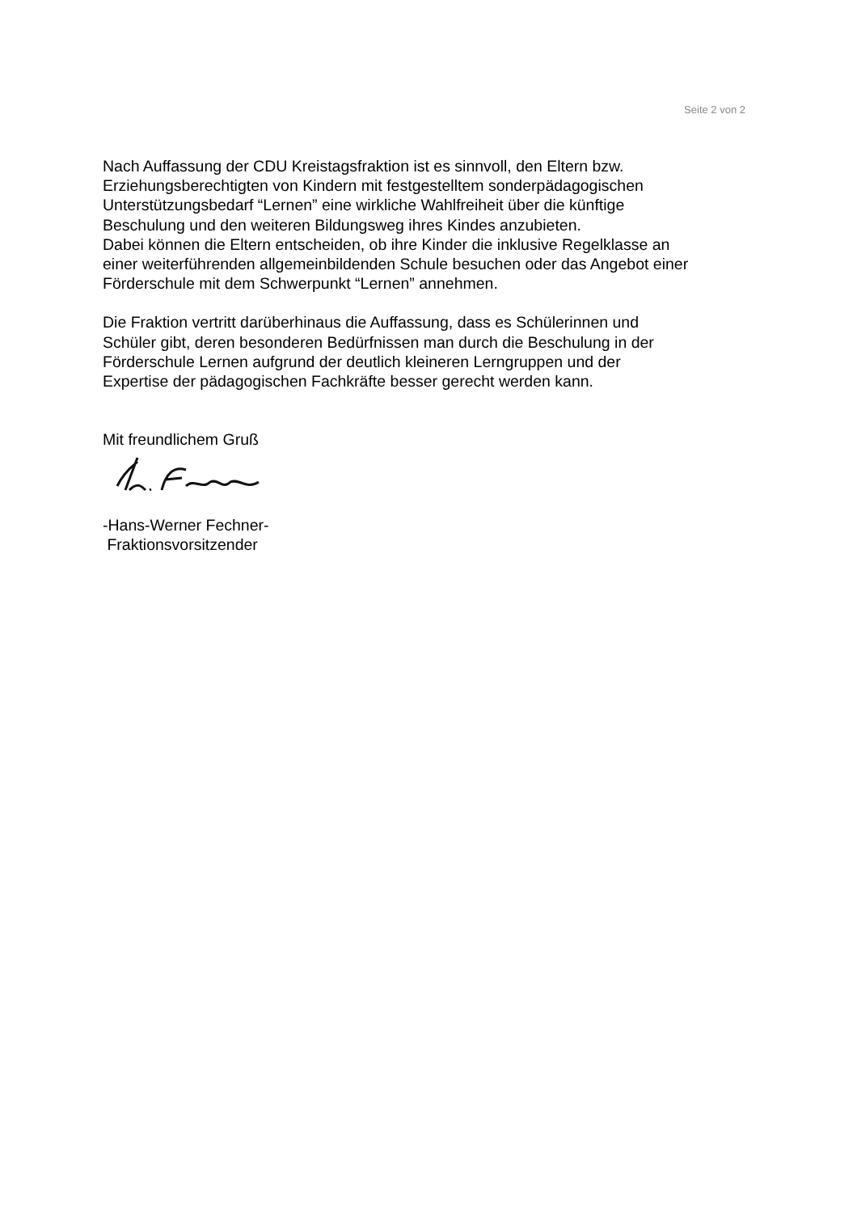Seite 2 von 2
Nach Auffassung der CDU Kreistagsfraktion ist es sinnvoll, den Eltern bzw.
Erziehungsberechtigten von Kindern mit festgestelltem sonderpädagogischen
Unterstützungsbedarf “Lernen” eine wirkliche Wahlfreiheit über die künftige
Beschulung und den weiteren Bildungsweg ihres Kindes anzubieten.
Dabei können die Eltern entscheiden, ob ihre Kinder die inklusive Regelklasse an
einer weiterführenden allgemeinbildenden Schule besuchen oder das Angebot einer
Förderschule mit dem Schwerpunkt “Lernen” annehmen.
Die Fraktion vertritt darüberhinaus die Auffassung, dass es Schülerinnen und
Schüler gibt, deren besonderen Bedürfnissen man durch die Beschulung in der
Förderschule Lernen aufgrund der deutlich kleineren Lerngruppen und der
Expertise der pädagogischen Fachkräfte besser gerecht werden kann.
Mit freundlichem Gruß
-Hans-Werner Fechner-
Fraktionsvorsitzender